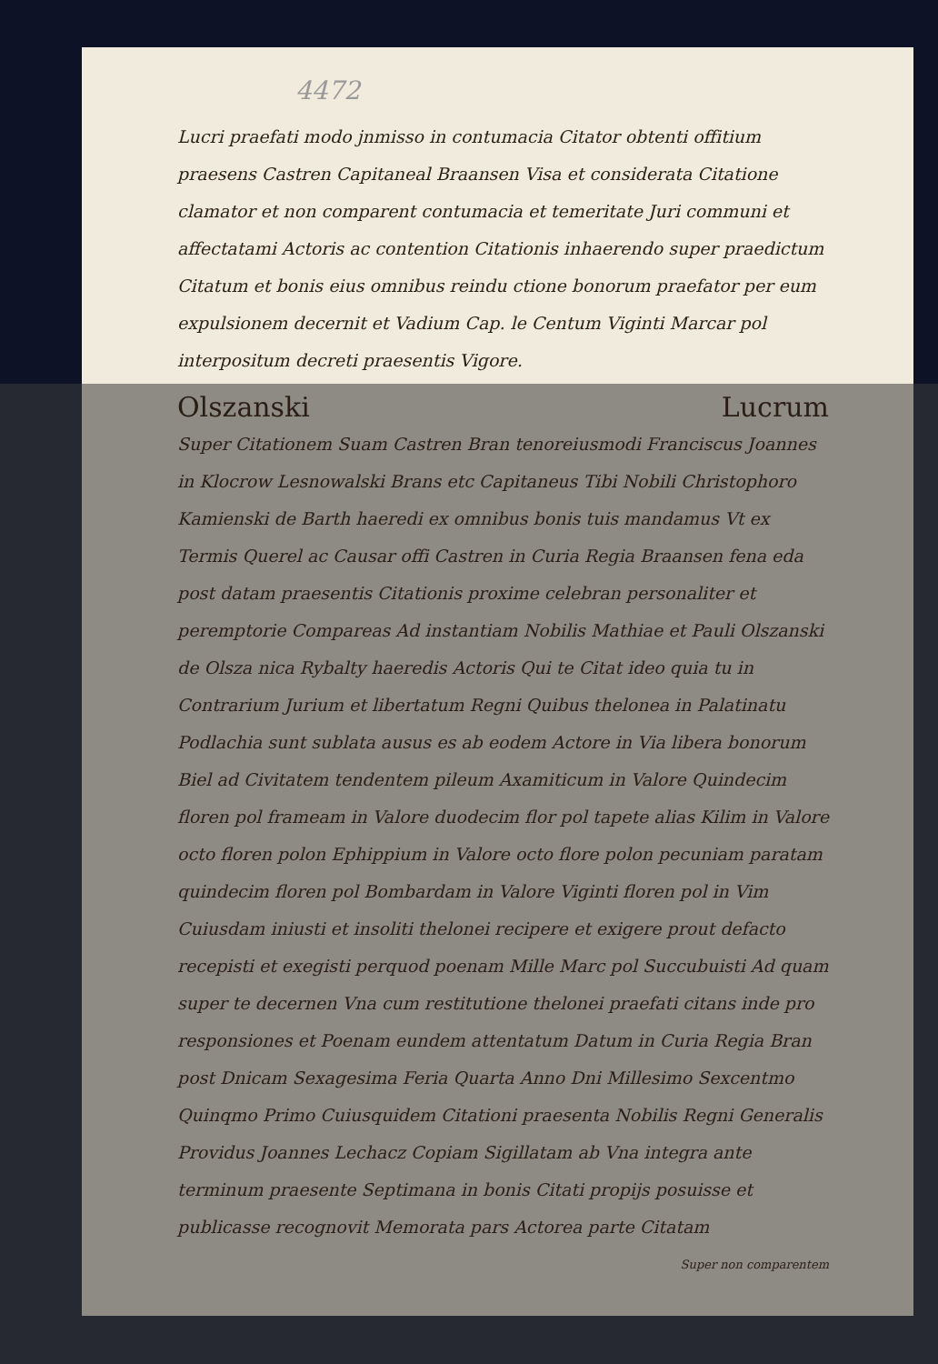4472
Lucri praefati modo jnmisso in contumacia Citator obtenti offitium praesens Castren Capitaneal Braansen Visa et considerata Citatione clamator et non comparent contumacia et temeritate Juri communi et affectatami Actoris ac contention Citationis inhaerendo super praedictum Citatum et bonis eius omnibus reindu ctione bonorum praefator per eum expulsionem decernit et Vadium Cap. le Centum Viginti Marcar pol interpositum decreti praesentis Vigore.
Olszanski Lucrum
Super Citationem Suam Castren Bran tenoreiusmodi Franciscus Joannes in Klocrow Lesnowalski Brans etc Capitaneus Tibi Nobili Christophoro Kamienski de Barth haeredi ex omnibus bonis tuis mandamus Vt ex Termis Querel ac Causar offi Castren in Curia Regia Braansen fena eda post datam praesentis Citationis proxime celebran personaliter et peremptorie Compareas Ad instantiam Nobilis Mathiae et Pauli Olszanski de Olsza nica Rybalty haeredis Actoris Qui te Citat ideo quia tu in Contrarium Jurium et libertatum Regni Quibus thelonea in Palatinatu Podlachia sunt sublata ausus es ab eodem Actore in Via libera bonorum Biel ad Civitatem tendentem pileum Axamiticum in Valore Quindecim floren pol frameam in Valore duodecim flor pol tapete alias Kilim in Valore octo floren polon Ephippium in Valore octo flore polon pecuniam paratam quindecim floren pol Bombardam in Valore Viginti floren pol in Vim Cuiusdam iniusti et insoliti thelonei recipere et exigere prout defacto recepisti et exegisti perquod poenam Mille Marc pol Succubuisti Ad quam super te decernen Vna cum restitutione thelonei praefati citans inde pro responsiones et Poenam eundem attentatum Datum in Curia Regia Bran post Dnicam Sexagesima Feria Quarta Anno Dni Millesimo Sexcentmo Quinqmo Primo Cuiusquidem Citationi praesenta Nobilis Regni Generalis Providus Joannes Lechacz Copiam Sigillatam ab Vna integra ante terminum praesente Septimana in bonis Citati propijs posuisse et publicasse recognovit Memorata pars Actorea parte Citatam
Super non comparentem